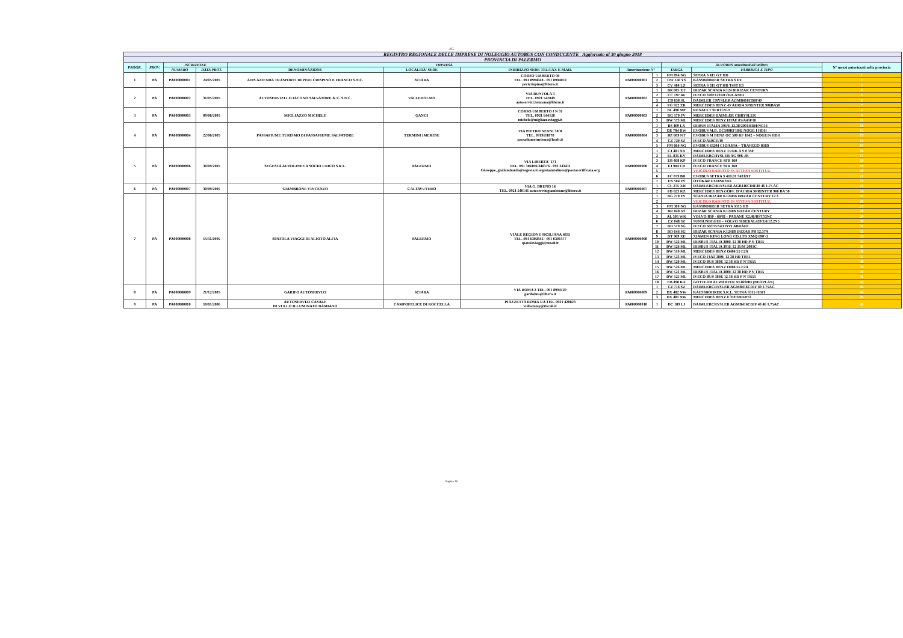AG
| REGISTRO REGIONALE DELLE IMPRESE DI NOLEGGIO AUTOBUS CON CONDUCENTE Aggiornato al 30 giugno 2018 | | | | | | | | | | | |
| PROVINCIA DI PALERMO | | | | | | | | | | | |
| PROGR. | PROV. | ISCRIZIONE | | IMPRESA | | | | | AUTOBUS autorizzati all'utilizzo | | N° mezzi autorizzati nella provincia |
| | | NUMERO | DATA PROT. | DENOMINAZIONE | LOCALITA' SEDE | INDIRIZZO SEDE TEL/FAX E-MAIL | Autorizzazione N° | | TARGA | FABBRICA E TIPO | |
| 1 | PA | PA000000001 | 24/05/2005 | ATIS AZIENDA TRASPORTI DI PERI CRISPINO E FRANCO S.N.C. | SCIARA | CORSO UMBERTO 90 TEL. 091 8994048 - 091 8994059 pericrispino@libero.it | PA000000001 | 1 | FM 894 NG | SETRA S 415 GT HD | 1 |
| | | | | | | | | 2 | DW 550 YS | KASSBOHRER SETRA S DT | 2 |
| | | | | | | | | 3 | CV 404 LZ | SETRA S 315 GT HD T4ST E3 | 3 |
| 2 | PA | PA000000002 | 31/05/2005 | AUTOSERVIZI LO IACONO SALVATORE & C. S.N.C. | VALLEDOLMO | VIA RUNFOLA 3 TEL. 0921 542049 autoservizi.loiacono@libero.it | PA000000002 | 1 | BR 005 XT | IRIZAR SCANIA K124 BIRIZAR CENTURY | 4 |
| | | | | | | | | 2 | CC 197 AF | IVECO 370E1235H ORLANDI | 5 |
| | | | | | | | | 3 | CB 658 SL | DAIMLER CRYSLER AGMB416CDIF40 | 6 |
| | | | | | | | | 4 | FG 922 ZR | MERCEDES BENZ -D'AURIA SPRINTER 906BA50 | 7 |
| 3 | PA | PA000000003 | 09/06/2005 | MIGLIAZZO MICHELE | GANGI | CORSO UMBERTO I N 31 TEL. 0921 644128 michele@migliazzoviaggi.it | PA000000003 | 1 | BL 498 MP | RENAULT SFR112GT | 8 |
| | | | | | | | | 2 | BG 170 FV | MERCEDES DAIMLER CHRYSLER | 9 |
| | | | | | | | | 3 | DW 573 ML | MERCEDES BENZ HTAE 05/A4SF10 | 10 |
| 4 | PA | PA000000004 | 22/06/2005 | PASSAFIUME TURISMO DI PASSAFIUME SALVATORE | TERMINI IMERESE | VIA PIETRO NENNI 38/B TEL. 0919111870 passafiumeturismo@hsoft.it | PA000000004 | 1 | BS 409 LX | IRIBUS ITALIA 391/E.12.38/2001HDH/NC53 | 11 |
| | | | | | | | | 2 | DE 784 RW | EVOBUS M.B. OC500RF1842 NOGE I HDH | 12 |
| | | | | | | | | 3 | BZ 609 NT | EVOBUS M BENZ OC 500 RF 1842 – NOGE/N HDH | 13 |
| | | | | | | | | 4 | CZ 720 SZ | IVECO A50CT/19 | 14 |
| | | | | | | | | 5 | FM 664 NG | EVOBUS 63204 CH3AJBA – TRAVEGO RHD | 15 |
| 5 | PA | PA000000006 | 30/09/2005 | SEGESTA AUTOLINEE A SOCIO UNICO S.R.L. | PALERMO | VIA LIBERTA' 171 TEL. 091 304106/346376 - 091 343411 Giuseppe_giallombardo@segesta.it segestaautolinee@postacertificata.org | PA000000006 | 1 | CJ 481 NX | MERCEDES BENZ TURK A S 0 350 | 16 |
| | | | | | | | | 2 | EL 835 KV | DAIMLERCHYSLER AG 906-JB | 17 |
| | | | | | | | | 3 | EB 408 KP | IVECO FRANCE SFR 160 | 18 |
| | | | | | | | | 4 | EJ 904 CD | IVECO FRANCE SFR 160 | 19 |
| | | | | | | | | 5 | | VEICOLO RADIATO IN ATTESA SOSTITUZ. | 20 |
| | | | | | | | | 6 | FC 879 BR | EVOBUS SETRA S 410.01 S431DT | 21 |
| | | | | | | | | 7 | FN 504 ZS | OTOKAR FX16SR2BX | 22 |
| 6 | PA | PA000000007 | 30/09/2005 | GIAMBRONE VINCENZO | CALTAVUTURO | VIA G. BRUNO 14 TEL. 0921 540141 autoservizigiambrone@libero.it | PA000000007 | 1 | CL 275 XH | DAIMLERCHRYSLER AGB416CDIF40 46 1.75 AC | 23 |
| | | | | | | | | 2 | FD 623 KZ | MERCEDES BENZ/OFF. D'AURIA SPRINTER 906 BA 50 | 24 |
| 7 | PA | PA000000008 | 15/11/2005 | SPATOLA VIAGGI DI ALIOTO ALFIA | PALERMO | VIALE REGIONE SICILIANA 4835 TEL. 091 6302842 - 091 6301577 spatolaviaggi@email.it | PA000000008 | 1 | BG 270 FV | SCANIA IRIZAR K124EB IRIZAR CENTURY 12.3 | 25 |
| | | | | | | | | 2 | | VEICOLO RADIATO IN ATTESA SOSTITUZ. | 26 |
| | | | | | | | | 3 | FM 369 NG | KASSBOHRER SETRA S315 HD | 27 |
| | | | | | | | | 4 | BR 048 XS | IRIZAR SCANIA K124IB IRIZAR CENTURY | 28 |
| | | | | | | | | 5 | AL 505 WK | VOLVO B10 - 60/81 - PADANE X2.46/RST53NC | 29 |
| | | | | | | | | 6 | CZ 048 SZ | SUNSUNDEGUI – VOLVO SIDERAL420/3.6/12.2N5 | 30 |
| | | | | | | | | 7 | DD 579 SG | IVECO 50C15/54/UNVI ABRAIO | 31 |
| | | | | | | | | 8 | DD 646 SG | IRIZAR SCANIA K124IB IRIZAR PB 12.37A | 32 |
| | | | | | | | | 9 | DT 969 XE | XIAMEN KING LONG CO.LTD XMQ 690'-3 | 33 |
| | | | | | | | | 10 | DW 522 ML | IRISBUS ITALIA 380E 12 38 HD P N TR55 | 34 |
| | | | | | | | | 11 | DW 524 ML | IRISBUS ITALIA 391E 12 35/M 2001C | 35 |
| | | | | | | | | 12 | DW 519 ML | MERCEDES BENZ O404 55 E2A | 36 |
| | | | | | | | | 13 | DW 523 ML | IVECO FIAT 380E 12 38 HD TR55 | 37 |
| | | | | | | | | 14 | DW 520 ML | IVECO BUS 380E 12 38 HD P N TR55 | 38 |
| | | | | | | | | 15 | DW 526 ML | MERCEDES BENZ O404 55 E2A | 39 |
| | | | | | | | | 16 | DW 521 ML | IRISBUS ITALIA 380E 12 38 HD P N TR55 | 40 |
| | | | | | | | | 17 | DW 525 ML | IVECO BUS 380E 12 38 HD P N TR55 | 41 |
| | | | | | | | | 18 | EB 490 KX | GOTTLOB AUWARTER N516SHD (NEOPLAN) | 42 |
| 8 | PA | PA000000009 | 21/12/2005 | GARIFO AUTOSERVIZI | SCIARA | VIA ROMA 2 TEL. 091 8994120 garifobus@libero.it | PA000000009 | 1 | CZ 716 SZ | DAIMLERCRYSLER AGMB416CDIF 40 1.75AC | 43 |
| | | | | | | | | 2 | DX 482 NW | KAESSBOHRER S.R.L. SETRA S315 HDH | 44 |
| | | | | | | | | 3 | DX 481 NW | MERCEDES BENZ 0 350 SHD/P53 | 45 |
| 9 | PA | PA000000010 | 10/01/2006 | AUTOSERVIZI CASALE DI VULLO ILLUMINATO DAMIANO | CAMPOFELICE DI ROCCELLA | PIAZZETTA ROMA 5/A TEL. 0921 428823 vullodamy@tiscali.it | PA000000010 | 1 | DC 189 LJ | DAIMLERCRYSLER AGMB416CDIF 40 46 1.75AC | 46 |
Pagina 18